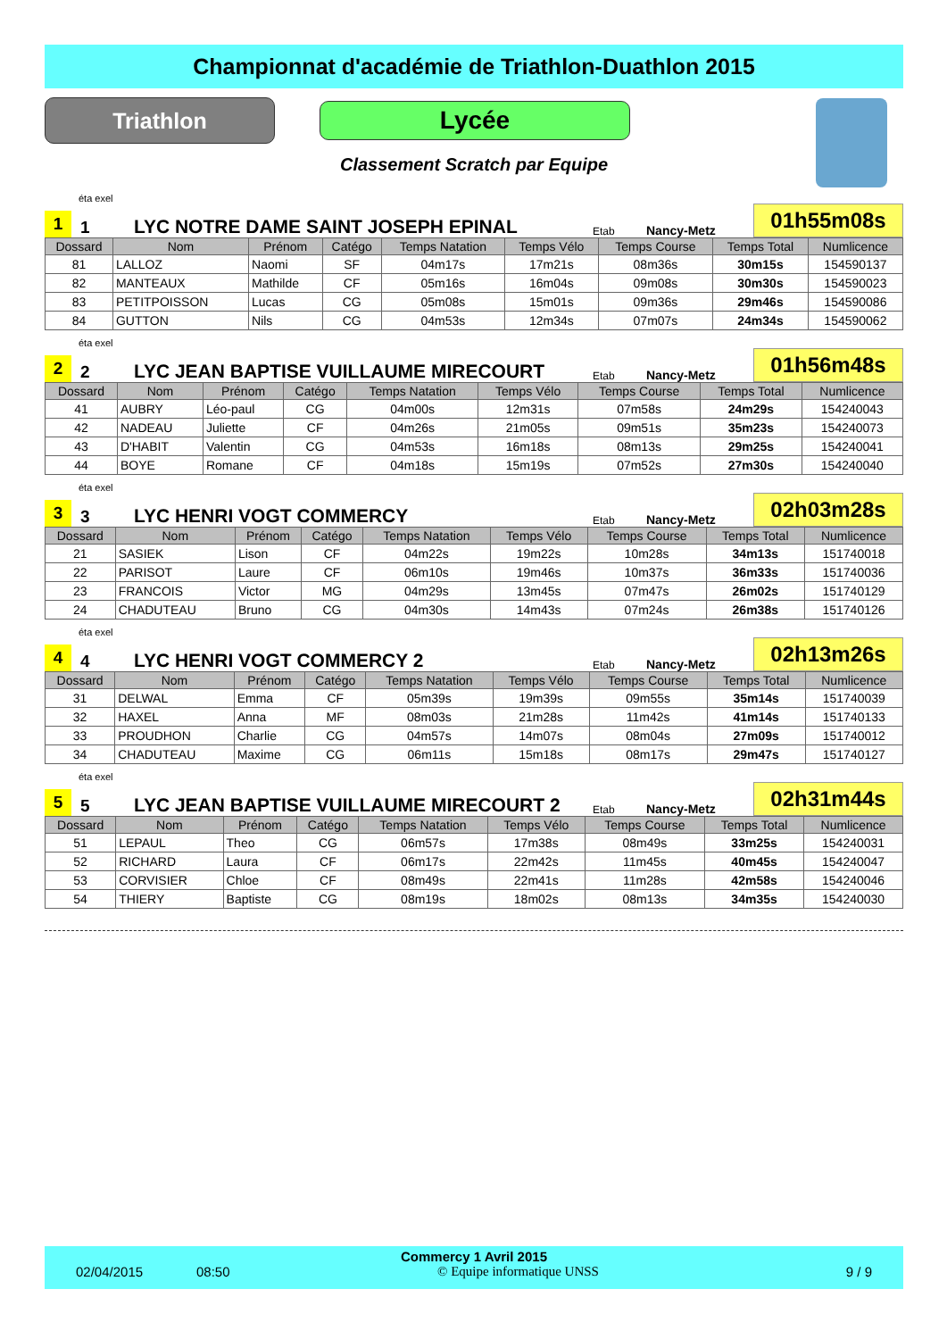Championnat d'académie de Triathlon-Duathlon 2015
Triathlon
Lycée
Classement Scratch par Equipe
éta exel
1
1
LYC NOTRE DAME SAINT JOSEPH EPINAL
Etab
Nancy-Metz
01h55m08s
| Dossard | Nom | Prénom | Catégo | Temps Natation | Temps Vélo | Temps Course | Temps Total | Numlicence |
| --- | --- | --- | --- | --- | --- | --- | --- | --- |
| 81 | LALLOZ | Naomi | SF | 04m17s | 17m21s | 08m36s | 30m15s | 154590137 |
| 82 | MANTEAUX | Mathilde | CF | 05m16s | 16m04s | 09m08s | 30m30s | 154590023 |
| 83 | PETITPOISSON | Lucas | CG | 05m08s | 15m01s | 09m36s | 29m46s | 154590086 |
| 84 | GUTTON | Nils | CG | 04m53s | 12m34s | 07m07s | 24m34s | 154590062 |
éta exel
2
2
LYC JEAN BAPTISE VUILLAUME MIRECOURT
Etab
Nancy-Metz
01h56m48s
| Dossard | Nom | Prénom | Catégo | Temps Natation | Temps Vélo | Temps Course | Temps Total | Numlicence |
| --- | --- | --- | --- | --- | --- | --- | --- | --- |
| 41 | AUBRY | Léo-paul | CG | 04m00s | 12m31s | 07m58s | 24m29s | 154240043 |
| 42 | NADEAU | Juliette | CF | 04m26s | 21m05s | 09m51s | 35m23s | 154240073 |
| 43 | D'HABIT | Valentin | CG | 04m53s | 16m18s | 08m13s | 29m25s | 154240041 |
| 44 | BOYE | Romane | CF | 04m18s | 15m19s | 07m52s | 27m30s | 154240040 |
éta exel
3
3
LYC HENRI VOGT COMMERCY
Etab
Nancy-Metz
02h03m28s
| Dossard | Nom | Prénom | Catégo | Temps Natation | Temps Vélo | Temps Course | Temps Total | Numlicence |
| --- | --- | --- | --- | --- | --- | --- | --- | --- |
| 21 | SASIEK | Lison | CF | 04m22s | 19m22s | 10m28s | 34m13s | 151740018 |
| 22 | PARISOT | Laure | CF | 06m10s | 19m46s | 10m37s | 36m33s | 151740036 |
| 23 | FRANCOIS | Victor | MG | 04m29s | 13m45s | 07m47s | 26m02s | 151740129 |
| 24 | CHADUTEAU | Bruno | CG | 04m30s | 14m43s | 07m24s | 26m38s | 151740126 |
éta exel
4
4
LYC HENRI VOGT COMMERCY 2
Etab
Nancy-Metz
02h13m26s
| Dossard | Nom | Prénom | Catégo | Temps Natation | Temps Vélo | Temps Course | Temps Total | Numlicence |
| --- | --- | --- | --- | --- | --- | --- | --- | --- |
| 31 | DELWAL | Emma | CF | 05m39s | 19m39s | 09m55s | 35m14s | 151740039 |
| 32 | HAXEL | Anna | MF | 08m03s | 21m28s | 11m42s | 41m14s | 151740133 |
| 33 | PROUDHON | Charlie | CG | 04m57s | 14m07s | 08m04s | 27m09s | 151740012 |
| 34 | CHADUTEAU | Maxime | CG | 06m11s | 15m18s | 08m17s | 29m47s | 151740127 |
éta exel
5
5
LYC JEAN BAPTISE VUILLAUME MIRECOURT 2
Etab
Nancy-Metz
02h31m44s
| Dossard | Nom | Prénom | Catégo | Temps Natation | Temps Vélo | Temps Course | Temps Total | Numlicence |
| --- | --- | --- | --- | --- | --- | --- | --- | --- |
| 51 | LEPAUL | Theo | CG | 06m57s | 17m38s | 08m49s | 33m25s | 154240031 |
| 52 | RICHARD | Laura | CF | 06m17s | 22m42s | 11m45s | 40m45s | 154240047 |
| 53 | CORVISIER | Chloe | CF | 08m49s | 22m41s | 11m28s | 42m58s | 154240046 |
| 54 | THIERY | Baptiste | CG | 08m19s | 18m02s | 08m13s | 34m35s | 154240030 |
Commercy 1 Avril 2015
02/04/2015 08:50 © Equipe informatique UNSS 9 / 9